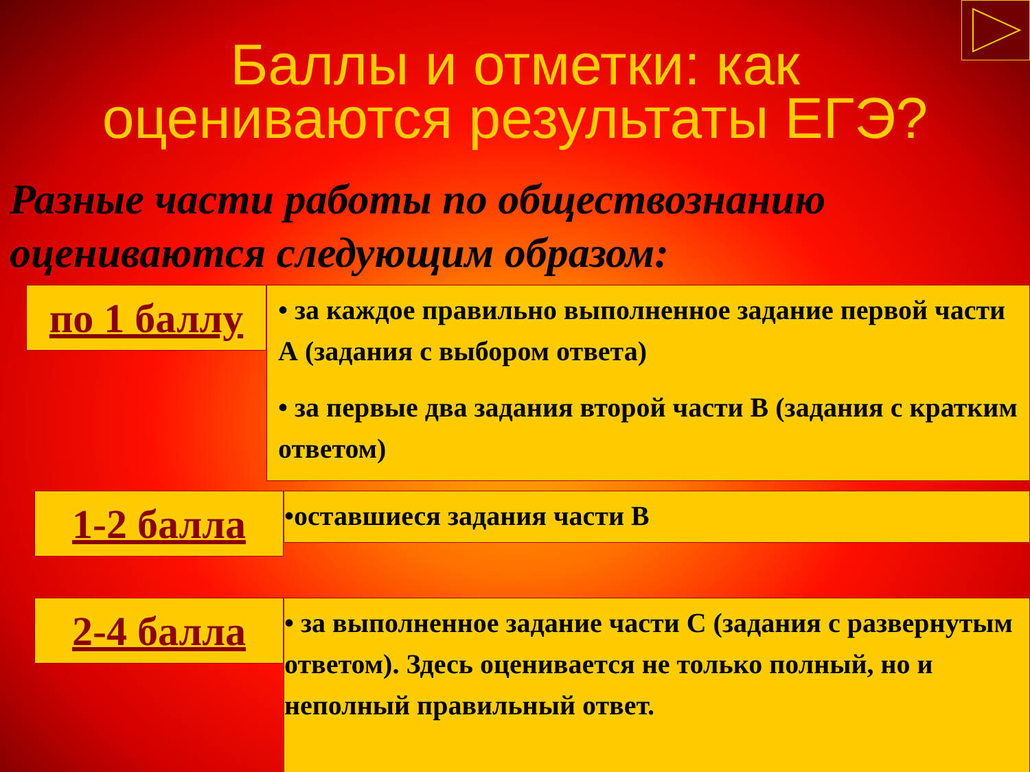Баллы и отметки: как
оцениваются результаты ЕГЭ?
Разные части работы по обществознанию оцениваются следующим образом:
по 1 баллу
• за каждое правильно выполненное задание первой части А (задания с выбором ответа)
• за первые два задания второй части В (задания с кратким ответом)
1-2 балла
•оставшиеся задания части В
2-4 балла
• за выполненное задание части С (задания с развернутым ответом). Здесь оценивается не только полный, но и неполный правильный ответ.